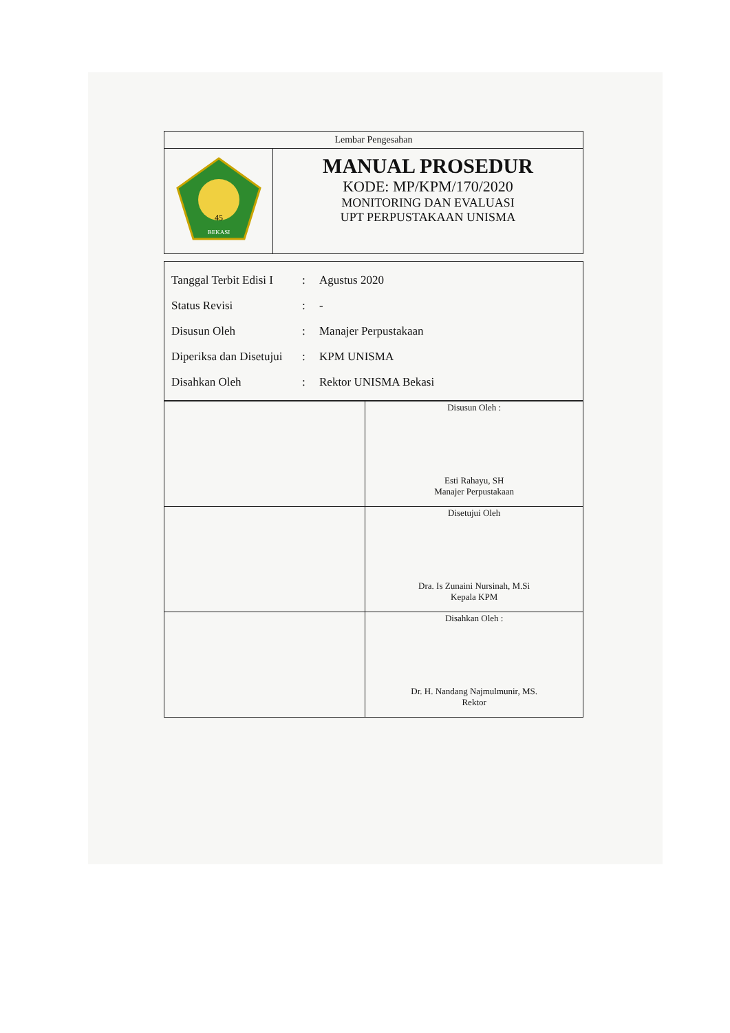| Lembar Pengesahan | |
| 45 BEKASI | MANUAL PROSEDUR KODE: MP/KPM/170/2020 MONITORING DAN EVALUASI UPT PERPUSTAKAAN UNISMA |
Tanggal Terbit Edisi I: Agustus 2020
Status Revisi: -
Disusun Oleh: Manajer Perpustakaan
Diperiksa dan Disetujui: KPM UNISMA
Disahkan Oleh: Rektor UNISMA Bekasi
| | Disusun Oleh : Esti Rahayu, SH Manajer Perpustakaan |
| | Disetujui Oleh Dra. Is Zunaini Nursinah, M.Si Kepala KPM |
| | Disahkan Oleh : Dr. H. Nandang Najmulmunir, MS. Rektor |